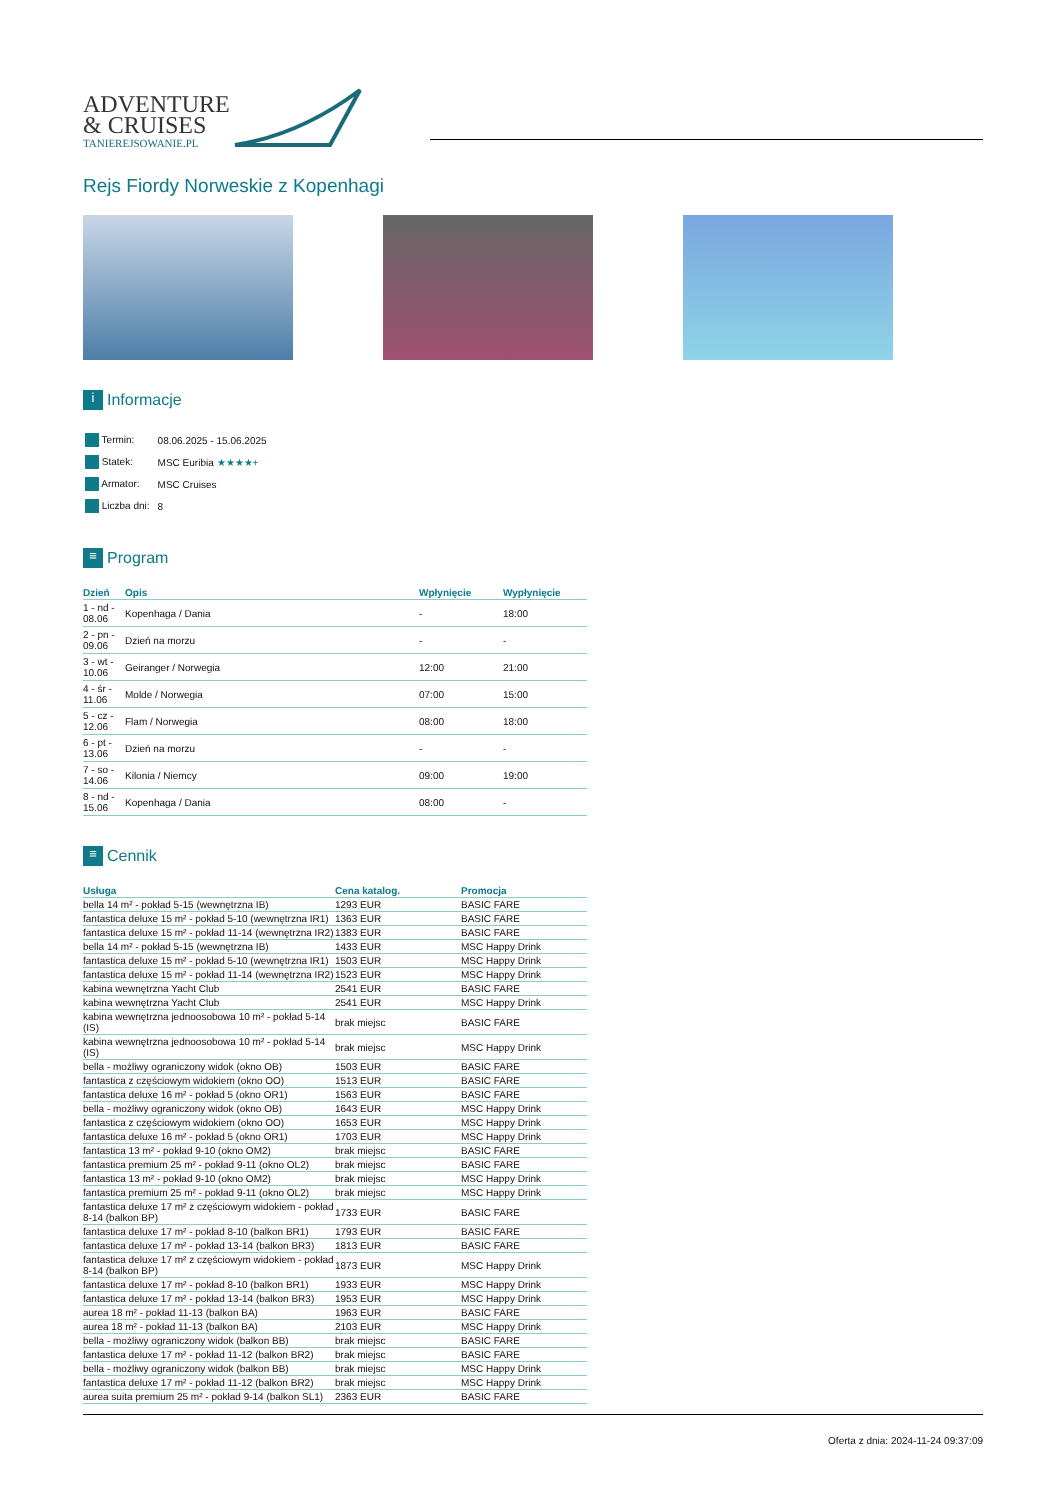ADVENTURE
& CRUISES
TANIEREJSOWANIE.PL
Rejs Fiordy Norweskie z Kopenhagi
i Informacje
| Termin: | 08.06.2025 - 15.06.2025 |
| Statek: | MSC Euribia ★★★★+ |
| Armator: | MSC Cruises |
| Liczba dni: | 8 |
≡ Program
| Dzień | Opis | Wpłynięcie | Wypłynięcie |
| --- | --- | --- | --- |
| 1 - nd - 08.06 | Kopenhaga / Dania | - | 18:00 |
| 2 - pn - 09.06 | Dzień na morzu | - | - |
| 3 - wt - 10.06 | Geiranger / Norwegia | 12:00 | 21:00 |
| 4 - śr - 11.06 | Molde / Norwegia | 07:00 | 15:00 |
| 5 - cz - 12.06 | Flam / Norwegia | 08:00 | 18:00 |
| 6 - pt - 13.06 | Dzień na morzu | - | - |
| 7 - so - 14.06 | Kilonia / Niemcy | 09:00 | 19:00 |
| 8 - nd - 15.06 | Kopenhaga / Dania | 08:00 | - |
≡ Cennik
| Usługa | Cena katalog. | Promocja |
| --- | --- | --- |
| bella 14 m² - pokład 5-15 (wewnętrzna IB) | 1293 EUR | BASIC FARE |
| fantastica deluxe 15 m² - pokład 5-10 (wewnętrzna IR1) | 1363 EUR | BASIC FARE |
| fantastica deluxe 15 m² - pokład 11-14 (wewnętrzna IR2) | 1383 EUR | BASIC FARE |
| bella 14 m² - pokład 5-15 (wewnętrzna IB) | 1433 EUR | MSC Happy Drink |
| fantastica deluxe 15 m² - pokład 5-10 (wewnętrzna IR1) | 1503 EUR | MSC Happy Drink |
| fantastica deluxe 15 m² - pokład 11-14 (wewnętrzna IR2) | 1523 EUR | MSC Happy Drink |
| kabina wewnętrzna Yacht Club | 2541 EUR | BASIC FARE |
| kabina wewnętrzna Yacht Club | 2541 EUR | MSC Happy Drink |
| kabina wewnętrzna jednoosobowa 10 m² - pokład 5-14 (IS) | brak miejsc | BASIC FARE |
| kabina wewnętrzna jednoosobowa 10 m² - pokład 5-14 (IS) | brak miejsc | MSC Happy Drink |
| bella - możliwy ograniczony widok (okno OB) | 1503 EUR | BASIC FARE |
| fantastica z częściowym widokiem (okno OO) | 1513 EUR | BASIC FARE |
| fantastica deluxe 16 m² - pokład 5 (okno OR1) | 1563 EUR | BASIC FARE |
| bella - możliwy ograniczony widok (okno OB) | 1643 EUR | MSC Happy Drink |
| fantastica z częściowym widokiem (okno OO) | 1653 EUR | MSC Happy Drink |
| fantastica deluxe 16 m² - pokład 5 (okno OR1) | 1703 EUR | MSC Happy Drink |
| fantastica 13 m² - pokład 9-10 (okno OM2) | brak miejsc | BASIC FARE |
| fantastica premium 25 m² - pokład 9-11 (okno OL2) | brak miejsc | BASIC FARE |
| fantastica 13 m² - pokład 9-10 (okno OM2) | brak miejsc | MSC Happy Drink |
| fantastica premium 25 m² - pokład 9-11 (okno OL2) | brak miejsc | MSC Happy Drink |
| fantastica deluxe 17 m² z częściowym widokiem - pokład 8-14 (balkon BP) | 1733 EUR | BASIC FARE |
| fantastica deluxe 17 m² - pokład 8-10 (balkon BR1) | 1793 EUR | BASIC FARE |
| fantastica deluxe 17 m² - pokład 13-14 (balkon BR3) | 1813 EUR | BASIC FARE |
| fantastica deluxe 17 m² z częściowym widokiem - pokład 8-14 (balkon BP) | 1873 EUR | MSC Happy Drink |
| fantastica deluxe 17 m² - pokład 8-10 (balkon BR1) | 1933 EUR | MSC Happy Drink |
| fantastica deluxe 17 m² - pokład 13-14 (balkon BR3) | 1953 EUR | MSC Happy Drink |
| aurea 18 m² - pokład 11-13 (balkon BA) | 1963 EUR | BASIC FARE |
| aurea 18 m² - pokład 11-13 (balkon BA) | 2103 EUR | MSC Happy Drink |
| bella - możliwy ograniczony widok (balkon BB) | brak miejsc | BASIC FARE |
| fantastica deluxe 17 m² - pokład 11-12 (balkon BR2) | brak miejsc | BASIC FARE |
| bella - możliwy ograniczony widok (balkon BB) | brak miejsc | MSC Happy Drink |
| fantastica deluxe 17 m² - pokład 11-12 (balkon BR2) | brak miejsc | MSC Happy Drink |
| aurea suita premium 25 m² - pokład 9-14 (balkon SL1) | 2363 EUR | BASIC FARE |
Oferta z dnia: 2024-11-24 09:37:09